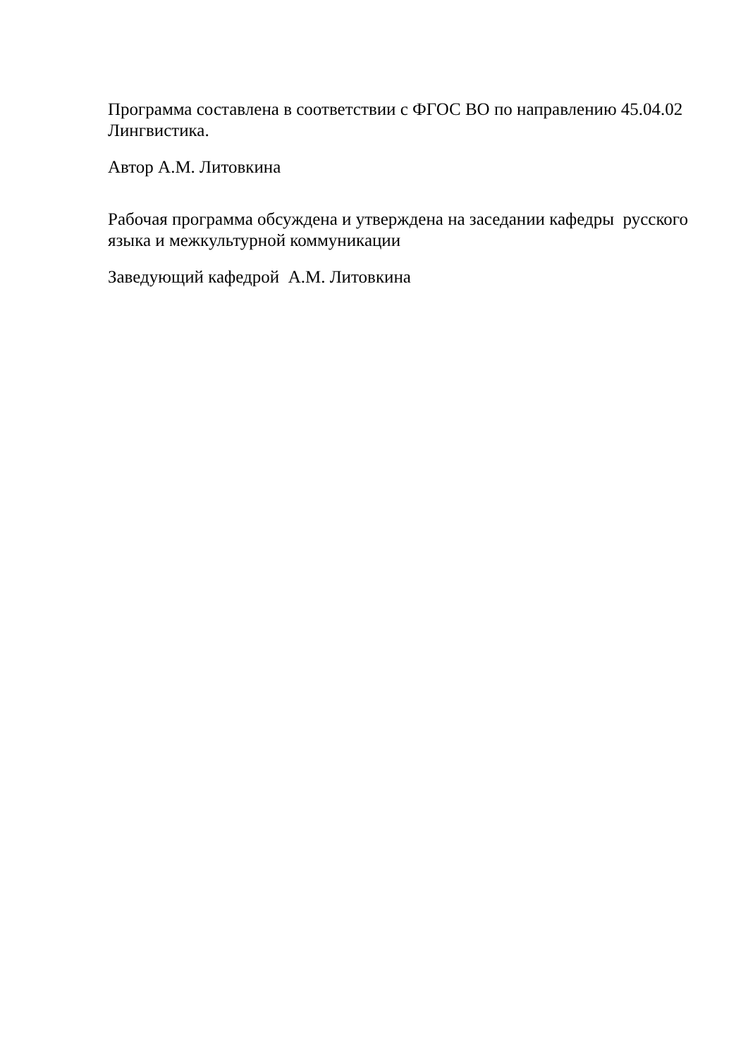Программа составлена в соответствии с ФГОС ВО по направлению 45.04.02 Лингвистика.
Автор А.М. Литовкина
Рабочая программа обсуждена и утверждена на заседании кафедры русского языка и межкультурной коммуникации
Заведующий кафедрой А.М. Литовкина